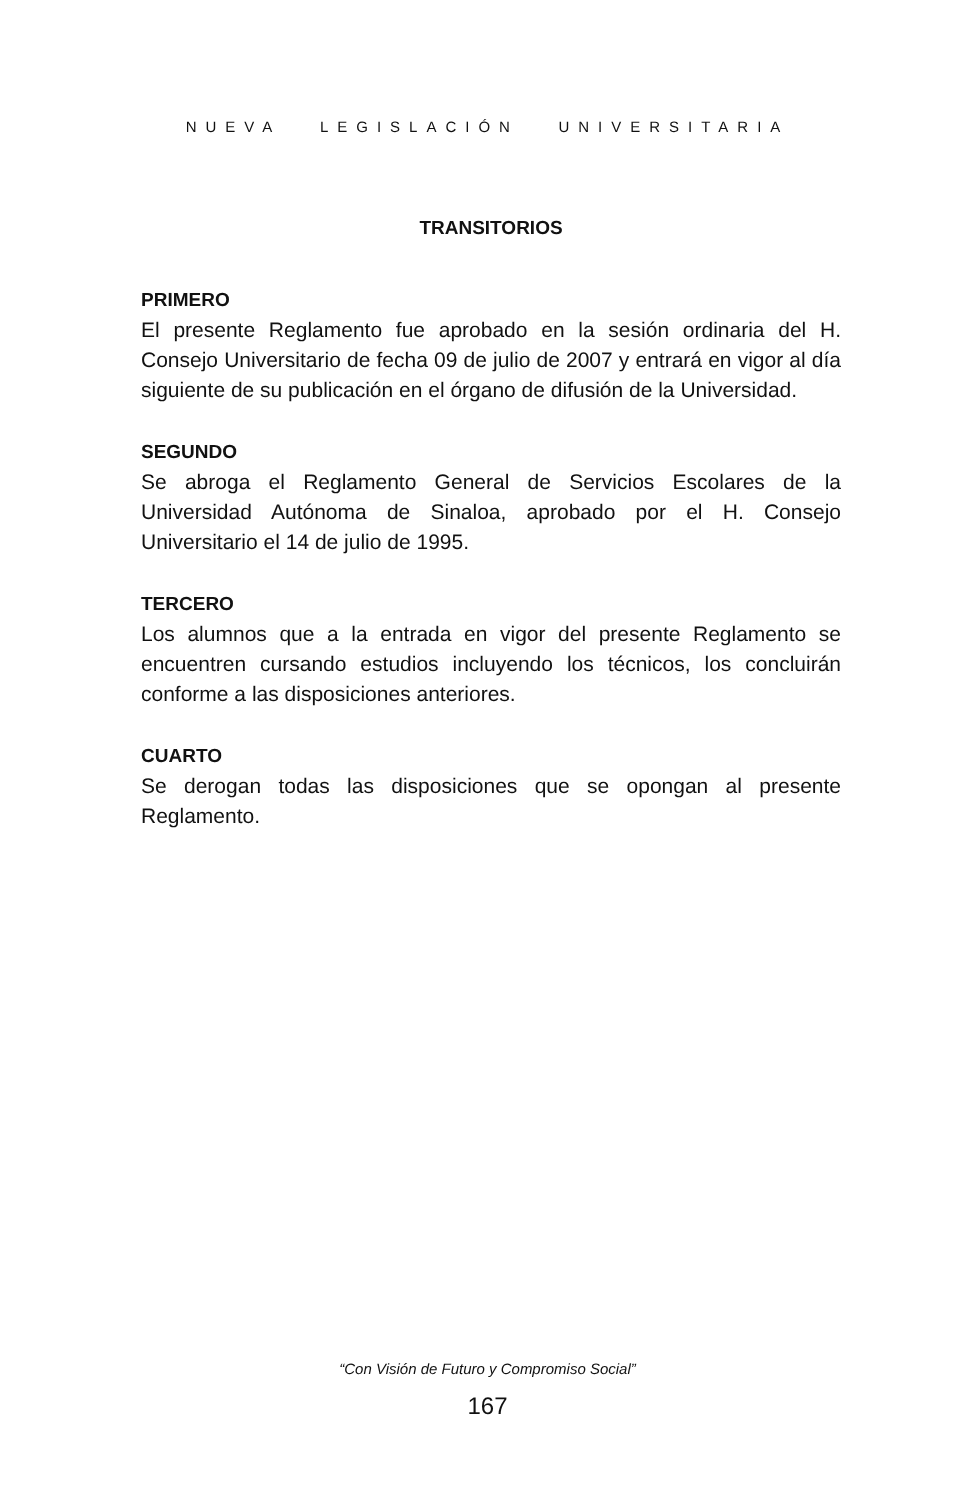NUEVA LEGISLACIÓN UNIVERSITARIA
TRANSITORIOS
PRIMERO
El presente Reglamento fue aprobado en la sesión ordinaria del H. Consejo Universitario de fecha 09 de julio de 2007 y entrará en vigor al día siguiente de su publicación en el órgano de difusión de la Universidad.
SEGUNDO
Se abroga el Reglamento General de Servicios Escolares de la Universidad Autónoma de Sinaloa, aprobado por el H. Consejo Universitario el 14 de julio de 1995.
TERCERO
Los alumnos que a la entrada en vigor del presente Reglamento se encuentren cursando estudios incluyendo los técnicos, los concluirán conforme a las disposiciones anteriores.
CUARTO
Se derogan todas las disposiciones que se opongan al presente Reglamento.
“Con Visión de Futuro y Compromiso Social”
167